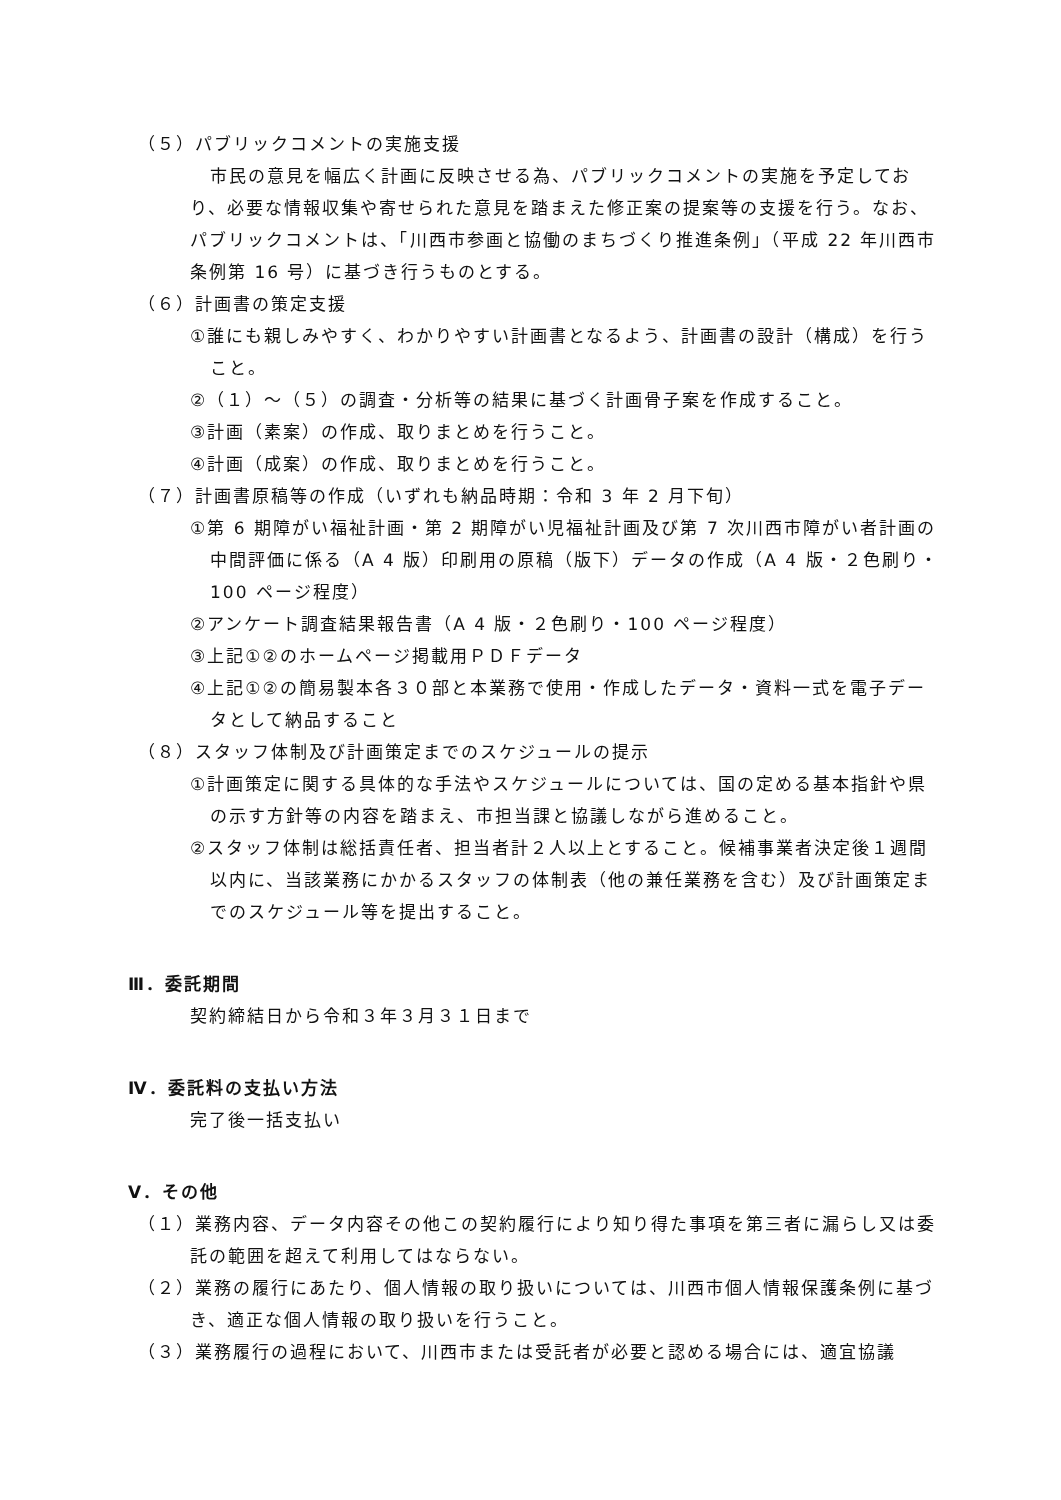（５）パブリックコメントの実施支援
市民の意見を幅広く計画に反映させる為、パブリックコメントの実施を予定しており、必要な情報収集や寄せられた意見を踏まえた修正案の提案等の支援を行う。なお、パブリックコメントは、「川西市参画と協働のまちづくり推進条例」（平成 22 年川西市条例第 16 号）に基づき行うものとする。
（６）計画書の策定支援
①誰にも親しみやすく、わかりやすい計画書となるよう、計画書の設計（構成）を行うこと。
②（１）～（５）の調査・分析等の結果に基づく計画骨子案を作成すること。
③計画（素案）の作成、取りまとめを行うこと。
④計画（成案）の作成、取りまとめを行うこと。
（７）計画書原稿等の作成（いずれも納品時期：令和 3 年 2 月下旬）
①第 6 期障がい福祉計画・第 2 期障がい児福祉計画及び第 7 次川西市障がい者計画の中間評価に係る（A 4 版）印刷用の原稿（版下）データの作成（A 4 版・２色刷り・100 ページ程度）
②アンケート調査結果報告書（A 4 版・２色刷り・100 ページ程度）
③上記①②のホームページ掲載用ＰＤＦデータ
④上記①②の簡易製本各３０部と本業務で使用・作成したデータ・資料一式を電子データとして納品すること
（８）スタッフ体制及び計画策定までのスケジュールの提示
①計画策定に関する具体的な手法やスケジュールについては、国の定める基本指針や県の示す方針等の内容を踏まえ、市担当課と協議しながら進めること。
②スタッフ体制は総括責任者、担当者計２人以上とすること。候補事業者決定後１週間以内に、当該業務にかかるスタッフの体制表（他の兼任業務を含む）及び計画策定までのスケジュール等を提出すること。
Ⅲ．委託期間
契約締結日から令和３年３月３１日まで
Ⅳ．委託料の支払い方法
完了後一括支払い
Ⅴ．その他
（１）業務内容、データ内容その他この契約履行により知り得た事項を第三者に漏らし又は委託の範囲を超えて利用してはならない。
（２）業務の履行にあたり、個人情報の取り扱いについては、川西市個人情報保護条例に基づき、適正な個人情報の取り扱いを行うこと。
（３）業務履行の過程において、川西市または受託者が必要と認める場合には、適宜協議